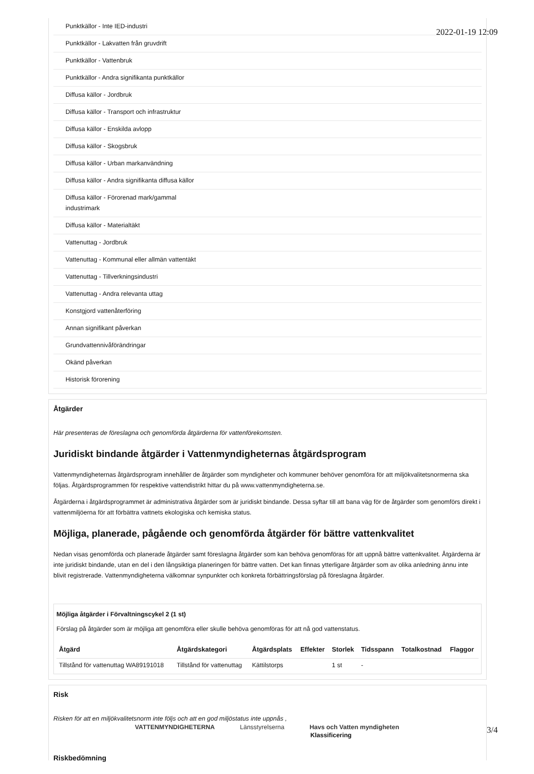2022-01-19 12:09
Punktkällor - Inte IED-industri
Punktkällor - Lakvatten från gruvdrift
Punktkällor - Vattenbruk
Punktkällor - Andra signifikanta punktkällor
Diffusa källor - Jordbruk
Diffusa källor - Transport och infrastruktur
Diffusa källor - Enskilda avlopp
Diffusa källor - Skogsbruk
Diffusa källor - Urban markanvändning
Diffusa källor - Andra signifikanta diffusa källor
Diffusa källor - Förorenad mark/gammal
industrimark
Diffusa källor - Materialtäkt
Vattenuttag - Jordbruk
Vattenuttag - Kommunal eller allmän vattentäkt
Vattenuttag - Tillverkningsindustri
Vattenuttag - Andra relevanta uttag
Konstgjord vattenåterföring
Annan signifikant påverkan
Grundvattennivåförändringar
Okänd påverkan
Historisk förorening
Åtgärder
Här presenteras de föreslagna och genomförda åtgärderna för vattenförekomsten.
Juridiskt bindande åtgärder i Vattenmyndigheternas åtgärdsprogram
Vattenmyndigheternas åtgärdsprogram innehåller de åtgärder som myndigheter och kommuner behöver genomföra för att miljökvalitetsnormerna ska följas. Åtgärdsprogrammen för respektive vattendistrikt hittar du på www.vattenmyndigheterna.se.
Åtgärderna i åtgärdsprogrammet är administrativa åtgärder som är juridiskt bindande. Dessa syftar till att bana väg för de åtgärder som genomförs direkt i vattenmiljöerna för att förbättra vattnets ekologiska och kemiska status.
Möjliga, planerade, pågående och genomförda åtgärder för bättre vattenkvalitet
Nedan visas genomförda och planerade åtgärder samt föreslagna åtgärder som kan behöva genomföras för att uppnå bättre vattenkvalitet. Åtgärderna är inte juridiskt bindande, utan en del i den långsiktiga planeringen för bättre vatten. Det kan finnas ytterligare åtgärder som av olika anledning ännu inte blivit registrerade. Vattenmyndigheterna välkomnar synpunkter och konkreta förbättringsförslag på föreslagna åtgärder.
Möjliga åtgärder i Förvaltningscykel 2 (1 st)
Förslag på åtgärder som är möjliga att genomföra eller skulle behöva genomföras för att nå god vattenstatus.
| Åtgärd | Åtgärdskategori | Åtgärdsplats | Effekter | Storlek | Tidsspann | Totalkostnad | Flaggor |
| --- | --- | --- | --- | --- | --- | --- | --- |
| Tillstånd för vattenuttag WA89191018 | Tillstånd för vattenuttag | Kättilstorps | | 1 st | - | | |
Risk
Risken för att en miljökvalitetsnorm inte följs och att en god miljöstatus inte uppnås ,
Klassificering
Riskbedömning
VATTENMYNDIGHETERNA Länsstyrelserna Havs och Vatten myndigheten 3/4